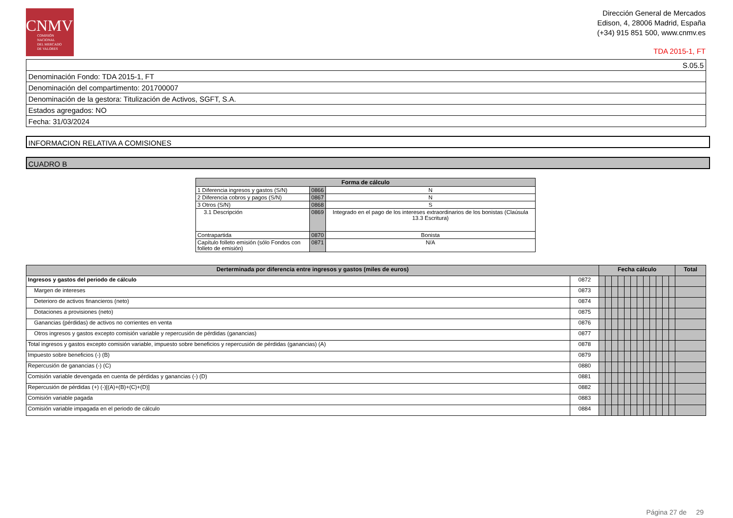CNMV
COMISIÓN
NACIONAL
DEL MERCADO
DE VALORES
Dirección General de Mercados
Edison, 4, 28006 Madrid, España
(+34) 915 851 500, www.cnmv.es
TDA 2015-1, FT
| S.05.5 |
| Denominación Fondo: TDA 2015-1, FT |
| Denominación del compartimento: 201700007 |
| Denominación de la gestora: Titulización de Activos, SGFT, S.A. |
| Estados agregados: NO |
| Fecha: 31/03/2024 |
INFORMACION RELATIVA A COMISIONES
CUADRO B
| Forma de cálculo | | |
| --- | --- | --- |
| 1 Diferencia ingresos y gastos (S/N) | 0866 | N |
| 2 Diferencia cobros y pagos (S/N) | 0867 | N |
| 3 Otros (S/N) | 0868 | S |
| 3.1 Descripción | 0869 | Integrado en el pago de los intereses extraordinarios de los bonistas (Claúsula 13.3 Escritura) |
| Contrapartida | 0870 | Bonista |
| Capítulo folleto emisión (sólo Fondos con folleto de emisión) | 0871 | N/A |
| Derterminada por diferencia entre ingresos y gastos (miles de euros) | | Fecha cálculo | | | | | | | | | | | | Total |
| --- | --- | --- | --- | --- | --- | --- | --- | --- | --- | --- | --- | --- | --- | --- |
| Ingresos y gastos del periodo de cálculo | 0872 | | | | | | | | | | | | | |
| Margen de intereses | 0873 | | | | | | | | | | | | | |
| Deterioro de activos financieros (neto) | 0874 | | | | | | | | | | | | | |
| Dotaciones a provisiones (neto) | 0875 | | | | | | | | | | | | | |
| Ganancias (pérdidas) de activos no corrientes en venta | 0876 | | | | | | | | | | | | | |
| Otros ingresos y gastos excepto comisión variable y repercusión de pérdidas (ganancias) | 0877 | | | | | | | | | | | | | |
| Total ingresos y gastos excepto comisión variable, impuesto sobre beneficios y repercusión de pérdidas (ganancias) (A) | 0878 | | | | | | | | | | | | | |
| Impuesto sobre beneficios (-) (B) | 0879 | | | | | | | | | | | | | |
| Repercusión de ganancias (-) (C) | 0880 | | | | | | | | | | | | | |
| Comisión variable devengada en cuenta de pérdidas y ganancias (-) (D) | 0881 | | | | | | | | | | | | | |
| Repercusión de pérdidas (+) (-)[(A)+(B)+(C)+(D)] | 0882 | | | | | | | | | | | | | |
| Comisión variable pagada | 0883 | | | | | | | | | | | | | |
| Comisión variable impagada en el periodo de cálculo | 0884 | | | | | | | | | | | | | |
Página 27 de 29